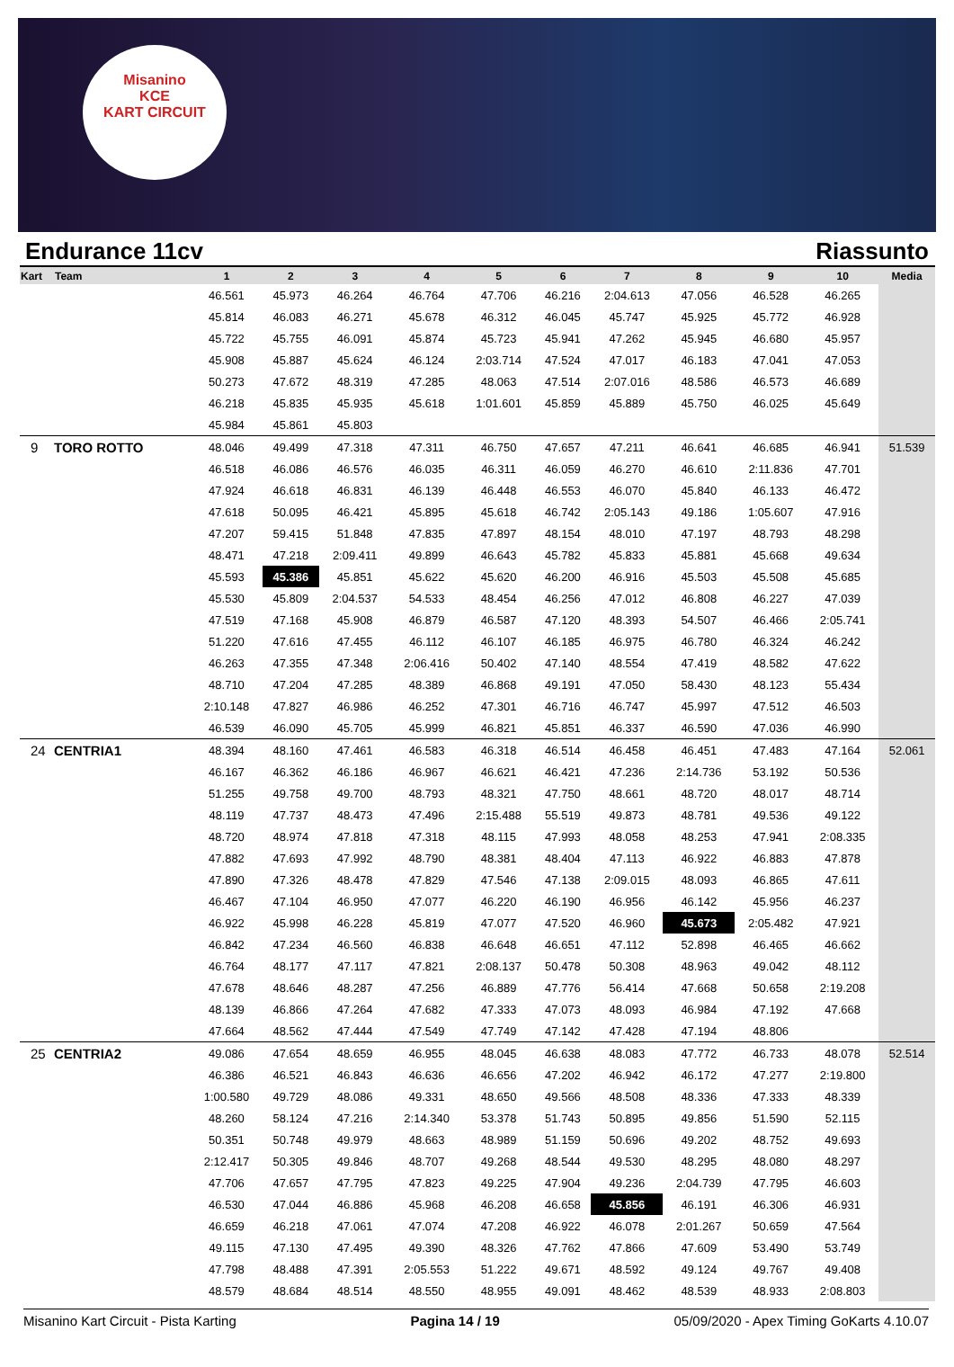Misanino
KCE
KART CIRCUIT
Endurance 11cv Riassunto
| Kart | Team | 1 | 2 | 3 | 4 | 5 | 6 | 7 | 8 | 9 | 10 | Media |
| --- | --- | --- | --- | --- | --- | --- | --- | --- | --- | --- | --- | --- |
| | | 46.561 | 45.973 | 46.264 | 46.764 | 47.706 | 46.216 | 2:04.613 | 47.056 | 46.528 | 46.265 | |
| | | 45.814 | 46.083 | 46.271 | 45.678 | 46.312 | 46.045 | 45.747 | 45.925 | 45.772 | 46.928 | |
| | | 45.722 | 45.755 | 46.091 | 45.874 | 45.723 | 45.941 | 47.262 | 45.945 | 46.680 | 45.957 | |
| | | 45.908 | 45.887 | 45.624 | 46.124 | 2:03.714 | 47.524 | 47.017 | 46.183 | 47.041 | 47.053 | |
| | | 50.273 | 47.672 | 48.319 | 47.285 | 48.063 | 47.514 | 2:07.016 | 48.586 | 46.573 | 46.689 | |
| | | 46.218 | 45.835 | 45.935 | 45.618 | 1:01.601 | 45.859 | 45.889 | 45.750 | 46.025 | 45.649 | |
| | | 45.984 | 45.861 | 45.803 | | | | | | | | |
| 9 | TORO ROTTO | 48.046 | 49.499 | 47.318 | 47.311 | 46.750 | 47.657 | 47.211 | 46.641 | 46.685 | 46.941 | 51.539 |
| | | 46.518 | 46.086 | 46.576 | 46.035 | 46.311 | 46.059 | 46.270 | 46.610 | 2:11.836 | 47.701 | |
| | | 47.924 | 46.618 | 46.831 | 46.139 | 46.448 | 46.553 | 46.070 | 45.840 | 46.133 | 46.472 | |
| | | 47.618 | 50.095 | 46.421 | 45.895 | 45.618 | 46.742 | 2:05.143 | 49.186 | 1:05.607 | 47.916 | |
| | | 47.207 | 59.415 | 51.848 | 47.835 | 47.897 | 48.154 | 48.010 | 47.197 | 48.793 | 48.298 | |
| | | 48.471 | 47.218 | 2:09.411 | 49.899 | 46.643 | 45.782 | 45.833 | 45.881 | 45.668 | 49.634 | |
| | | 45.593 | 45.386 | 45.851 | 45.622 | 45.620 | 46.200 | 46.916 | 45.503 | 45.508 | 45.685 | |
| | | 45.530 | 45.809 | 2:04.537 | 54.533 | 48.454 | 46.256 | 47.012 | 46.808 | 46.227 | 47.039 | |
| | | 47.519 | 47.168 | 45.908 | 46.879 | 46.587 | 47.120 | 48.393 | 54.507 | 46.466 | 2:05.741 | |
| | | 51.220 | 47.616 | 47.455 | 46.112 | 46.107 | 46.185 | 46.975 | 46.780 | 46.324 | 46.242 | |
| | | 46.263 | 47.355 | 47.348 | 2:06.416 | 50.402 | 47.140 | 48.554 | 47.419 | 48.582 | 47.622 | |
| | | 48.710 | 47.204 | 47.285 | 48.389 | 46.868 | 49.191 | 47.050 | 58.430 | 48.123 | 55.434 | |
| | | 2:10.148 | 47.827 | 46.986 | 46.252 | 47.301 | 46.716 | 46.747 | 45.997 | 47.512 | 46.503 | |
| | | 46.539 | 46.090 | 45.705 | 45.999 | 46.821 | 45.851 | 46.337 | 46.590 | 47.036 | 46.990 | |
| 24 | CENTRIA1 | 48.394 | 48.160 | 47.461 | 46.583 | 46.318 | 46.514 | 46.458 | 46.451 | 47.483 | 47.164 | 52.061 |
| | | 46.167 | 46.362 | 46.186 | 46.967 | 46.621 | 46.421 | 47.236 | 2:14.736 | 53.192 | 50.536 | |
| | | 51.255 | 49.758 | 49.700 | 48.793 | 48.321 | 47.750 | 48.661 | 48.720 | 48.017 | 48.714 | |
| | | 48.119 | 47.737 | 48.473 | 47.496 | 2:15.488 | 55.519 | 49.873 | 48.781 | 49.536 | 49.122 | |
| | | 48.720 | 48.974 | 47.818 | 47.318 | 48.115 | 47.993 | 48.058 | 48.253 | 47.941 | 2:08.335 | |
| | | 47.882 | 47.693 | 47.992 | 48.790 | 48.381 | 48.404 | 47.113 | 46.922 | 46.883 | 47.878 | |
| | | 47.890 | 47.326 | 48.478 | 47.829 | 47.546 | 47.138 | 2:09.015 | 48.093 | 46.865 | 47.611 | |
| | | 46.467 | 47.104 | 46.950 | 47.077 | 46.220 | 46.190 | 46.956 | 46.142 | 45.956 | 46.237 | |
| | | 46.922 | 45.998 | 46.228 | 45.819 | 47.077 | 47.520 | 46.960 | 45.673 | 2:05.482 | 47.921 | |
| | | 46.842 | 47.234 | 46.560 | 46.838 | 46.648 | 46.651 | 47.112 | 52.898 | 46.465 | 46.662 | |
| | | 46.764 | 48.177 | 47.117 | 47.821 | 2:08.137 | 50.478 | 50.308 | 48.963 | 49.042 | 48.112 | |
| | | 47.678 | 48.646 | 48.287 | 47.256 | 46.889 | 47.776 | 56.414 | 47.668 | 50.658 | 2:19.208 | |
| | | 48.139 | 46.866 | 47.264 | 47.682 | 47.333 | 47.073 | 48.093 | 46.984 | 47.192 | 47.668 | |
| | | 47.664 | 48.562 | 47.444 | 47.549 | 47.749 | 47.142 | 47.428 | 47.194 | 48.806 | | |
| 25 | CENTRIA2 | 49.086 | 47.654 | 48.659 | 46.955 | 48.045 | 46.638 | 48.083 | 47.772 | 46.733 | 48.078 | 52.514 |
| | | 46.386 | 46.521 | 46.843 | 46.636 | 46.656 | 47.202 | 46.942 | 46.172 | 47.277 | 2:19.800 | |
| | | 1:00.580 | 49.729 | 48.086 | 49.331 | 48.650 | 49.566 | 48.508 | 48.336 | 47.333 | 48.339 | |
| | | 48.260 | 58.124 | 47.216 | 2:14.340 | 53.378 | 51.743 | 50.895 | 49.856 | 51.590 | 52.115 | |
| | | 50.351 | 50.748 | 49.979 | 48.663 | 48.989 | 51.159 | 50.696 | 49.202 | 48.752 | 49.693 | |
| | | 2:12.417 | 50.305 | 49.846 | 48.707 | 49.268 | 48.544 | 49.530 | 48.295 | 48.080 | 48.297 | |
| | | 47.706 | 47.657 | 47.795 | 47.823 | 49.225 | 47.904 | 49.236 | 2:04.739 | 47.795 | 46.603 | |
| | | 46.530 | 47.044 | 46.886 | 45.968 | 46.208 | 46.658 | 45.856 | 46.191 | 46.306 | 46.931 | |
| | | 46.659 | 46.218 | 47.061 | 47.074 | 47.208 | 46.922 | 46.078 | 2:01.267 | 50.659 | 47.564 | |
| | | 49.115 | 47.130 | 47.495 | 49.390 | 48.326 | 47.762 | 47.866 | 47.609 | 53.490 | 53.749 | |
| | | 47.798 | 48.488 | 47.391 | 2:05.553 | 51.222 | 49.671 | 48.592 | 49.124 | 49.767 | 49.408 | |
| | | 48.579 | 48.684 | 48.514 | 48.550 | 48.955 | 49.091 | 48.462 | 48.539 | 48.933 | 2:08.803 | |
Misanino Kart Circuit - Pista Karting Pagina 14 / 19 05/09/2020 - Apex Timing GoKarts 4.10.07